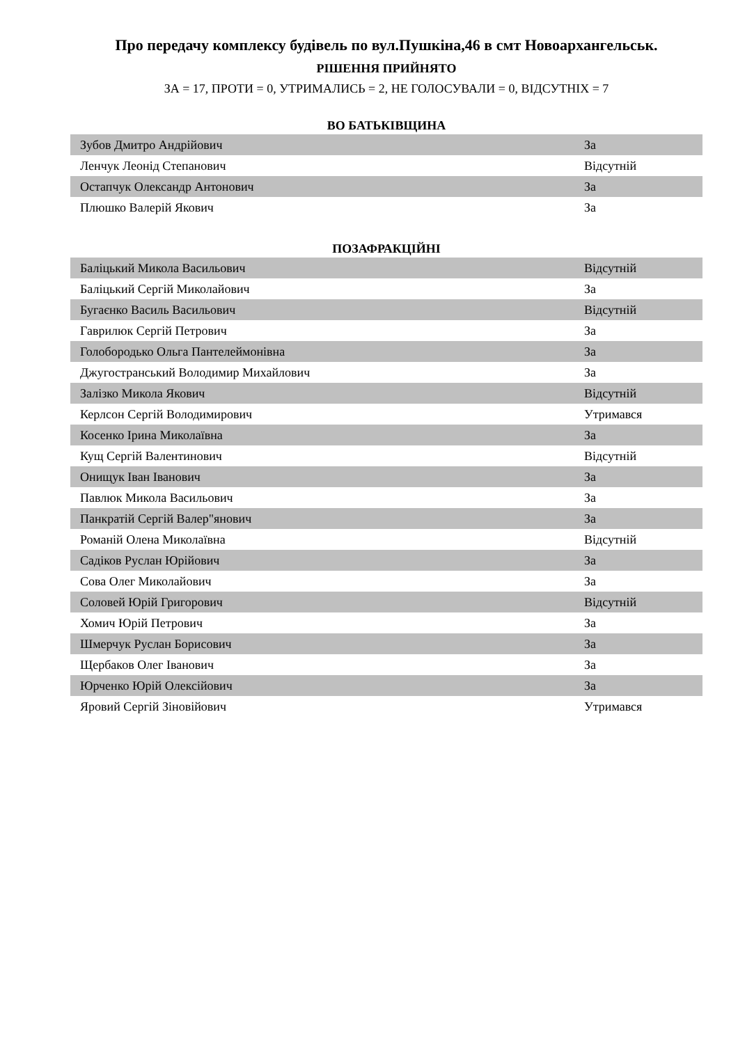Про передачу комплексу будівель по вул.Пушкіна,46 в смт Новоархангельськ.
РІШЕННЯ ПРИЙНЯТО
ЗА = 17, ПРОТИ = 0, УТРИМАЛИСЬ = 2, НЕ ГОЛОСУВАЛИ = 0, ВІДСУТНІХ = 7
ВО БАТЬКІВЩИНА
| Зубов Дмитро Андрійович | За |
| Ленчук Леонід Степанович | Відсутній |
| Остапчук Олександр Антонович | За |
| Плюшко Валерій Якович | За |
ПОЗАФРАКЦІЙНІ
| Баліцький Микола Васильович | Відсутній |
| Баліцький Сергій Миколайович | За |
| Бугаєнко Василь Васильович | Відсутній |
| Гаврилюк Сергій Петрович | За |
| Голобородько Ольга Пантелеймонівна | За |
| Джугостранський Володимир Михайлович | За |
| Залізко Микола Якович | Відсутній |
| Керлсон Сергій Володимирович | Утримався |
| Косенко Ірина Миколаївна | За |
| Кущ Сергій Валентинович | Відсутній |
| Онищук Іван Іванович | За |
| Павлюк Микола Васильович | За |
| Панкратій Сергій Валер"янович | За |
| Романій Олена Миколаївна | Відсутній |
| Садіков Руслан Юрійович | За |
| Сова Олег Миколайович | За |
| Соловей Юрій Григорович | Відсутній |
| Хомич Юрій Петрович | За |
| Шмерчук Руслан Борисович | За |
| Щербаков Олег Іванович | За |
| Юрченко Юрій Олексійович | За |
| Яровий Сергій Зіновійович | Утримався |